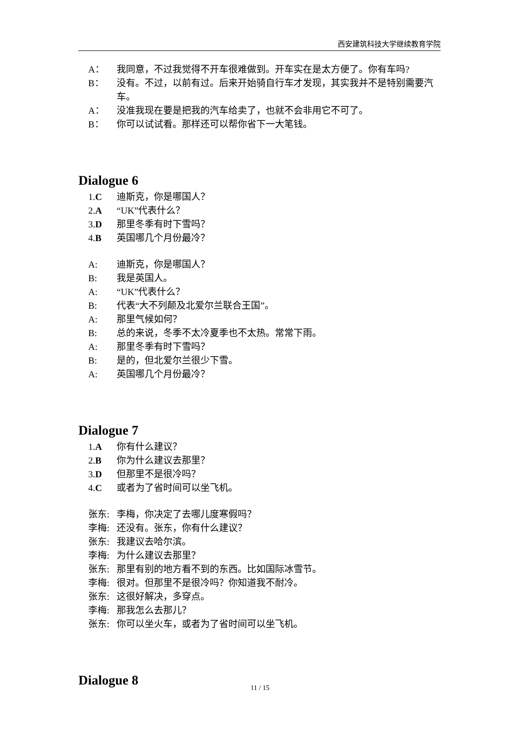西安建筑科技大学继续教育学院
A： 我同意，不过我觉得不开车很难做到。开车实在是太方便了。你有车吗?
B： 没有。不过，以前有过。后来开始骑自行车才发现，其实我并不是特别需要汽车。
A： 没准我现在要是把我的汽车给卖了，也就不会非用它不可了。
B： 你可以试试看。那样还可以帮你省下一大笔钱。
Dialogue 6
1.C 迪斯克，你是哪国人？
2.A “UK”代表什么？
3.D 那里冬季有时下雪吗？
4.B 英国哪几个月份最冷？
A: 迪斯克，你是哪国人？
B: 我是英国人。
A: “UK”代表什么？
B: 代表“大不列颠及北爱尔兰联合王国”。
A: 那里气候如何？
B: 总的来说，冬季不太冷夏季也不太热。常常下雨。
A: 那里冬季有时下雪吗？
B: 是的，但北爱尔兰很少下雪。
A: 英国哪几个月份最冷？
Dialogue 7
1.A 你有什么建议？
2.B 你为什么建议去那里？
3.D 但那里不是很冷吗？
4.C 或者为了省时间可以坐飞机。
张东: 李梅，你决定了去哪儿度寒假吗？
李梅: 还没有。张东，你有什么建议？
张东: 我建议去哈尔滨。
李梅: 为什么建议去那里？
张东: 那里有别的地方看不到的东西。比如国际冰雪节。
李梅: 很对。但那里不是很冷吗？你知道我不耐冷。
张东: 这很好解决，多穿点。
李梅: 那我怎么去那儿？
张东: 你可以坐火车，或者为了省时间可以坐飞机。
Dialogue 8
11 / 15